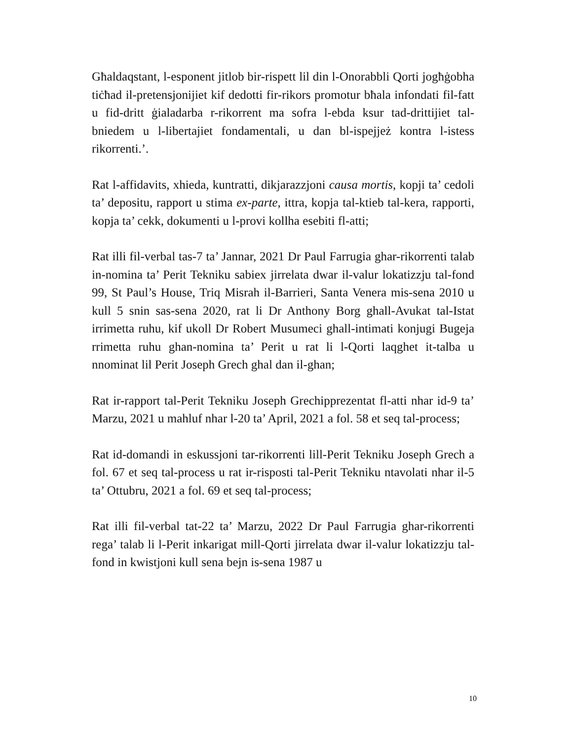Għaldaqstant, l-esponent jitlob bir-rispett lil din l-Onorabbli Qorti jogħġobha tiċħad il-pretensjonijiet kif dedotti fir-rikors promotur bħala infondati fil-fatt u fid-dritt ġialadarba r-rikorrent ma sofra l-ebda ksur tad-drittijiet tal-bniedem u l-libertajiet fondamentali, u dan bl-ispejjeż kontra l-istess rikorrenti.’.
Rat l-affidavits, xhieda, kuntratti, dikjarazzjoni causa mortis, kopji ta’ cedoli ta’ depositu, rapport u stima ex-parte, ittra, kopja tal-ktieb tal-kera, rapporti, kopja ta’ cekk, dokumenti u l-provi kollha esebiti fl-atti;
Rat illi fil-verbal tas-7 ta’ Jannar, 2021 Dr Paul Farrugia ghar-rikorrenti talab in-nomina ta’ Perit Tekniku sabiex jirrelata dwar il-valur lokatizzju tal-fond 99, St Paul’s House, Triq Misrah il-Barrieri, Santa Venera mis-sena 2010 u kull 5 snin sas-sena 2020, rat li Dr Anthony Borg ghall-Avukat tal-Istat irrimetta ruhu, kif ukoll Dr Robert Musumeci ghall-intimati konjugi Bugeja rrimetta ruhu ghan-nomina ta’ Perit u rat li l-Qorti laqghet it-talba u nnominat lil Perit Joseph Grech ghal dan il-ghan;
Rat ir-rapport tal-Perit Tekniku Joseph Grechipprezentat fl-atti nhar id-9 ta’ Marzu, 2021 u mahluf nhar l-20 ta’ April, 2021 a fol. 58 et seq tal-process;
Rat id-domandi in eskussjoni tar-rikorrenti lill-Perit Tekniku Joseph Grech a fol. 67 et seq tal-process u rat ir-risposti tal-Perit Tekniku ntavolati nhar il-5 ta’ Ottubru, 2021 a fol. 69 et seq tal-process;
Rat illi fil-verbal tat-22 ta’ Marzu, 2022 Dr Paul Farrugia ghar-rikorrenti rega’ talab li l-Perit inkarigat mill-Qorti jirrelata dwar il-valur lokatizzju tal-fond in kwistjoni kull sena bejn is-sena 1987 u
10